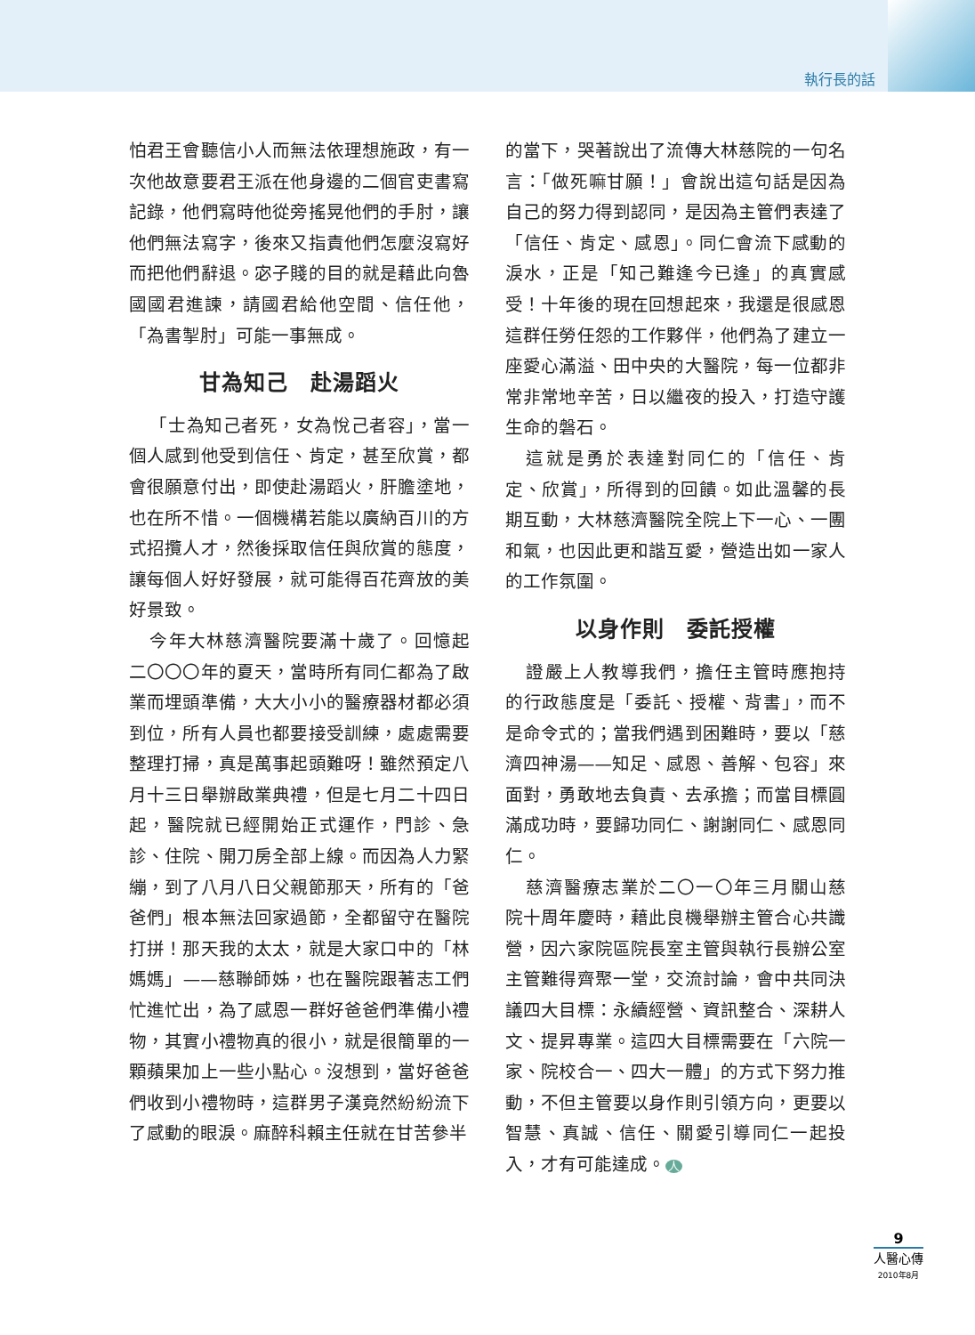執行長的話
怕君王會聽信小人而無法依理想施政，有一次他故意要君王派在他身邊的二個官吏書寫記錄，他們寫時他從旁搖晃他們的手肘，讓他們無法寫字，後來又指責他們怎麼沒寫好而把他們辭退。宓子賤的目的就是藉此向魯國國君進諫，請國君給他空間、信任他，「為書掣肘」可能一事無成。
甘為知己　赴湯蹈火
「士為知己者死，女為悅己者容」，當一個人感到他受到信任、肯定，甚至欣賞，都會很願意付出，即使赴湯蹈火，肝膽塗地，也在所不惜。一個機構若能以廣納百川的方式招攬人才，然後採取信任與欣賞的態度，讓每個人好好發展，就可能得百花齊放的美好景致。
今年大林慈濟醫院要滿十歲了。回憶起二〇〇〇年的夏天，當時所有同仁都為了啟業而埋頭準備，大大小小的醫療器材都必須到位，所有人員也都要接受訓練，處處需要整理打掃，真是萬事起頭難呀！雖然預定八月十三日舉辦啟業典禮，但是七月二十四日起，醫院就已經開始正式運作，門診、急診、住院、開刀房全部上線。而因為人力緊繃，到了八月八日父親節那天，所有的「爸爸們」根本無法回家過節，全都留守在醫院打拼！那天我的太太，就是大家口中的「林媽媽」——慈聯師姊，也在醫院跟著志工們忙進忙出，為了感恩一群好爸爸們準備小禮物，其實小禮物真的很小，就是很簡單的一顆蘋果加上一些小點心。沒想到，當好爸爸們收到小禮物時，這群男子漢竟然紛紛流下了感動的眼淚。麻醉科賴主任就在甘苦參半
的當下，哭著說出了流傳大林慈院的一句名言：「做死嘛甘願！」會說出這句話是因為自己的努力得到認同，是因為主管們表達了「信任、肯定、感恩」。同仁會流下感動的淚水，正是「知己難逢今已逢」的真實感受！十年後的現在回想起來，我還是很感恩這群任勞任怨的工作夥伴，他們為了建立一座愛心滿溢、田中央的大醫院，每一位都非常非常地辛苦，日以繼夜的投入，打造守護生命的磐石。
這就是勇於表達對同仁的「信任、肯定、欣賞」，所得到的回饋。如此溫馨的長期互動，大林慈濟醫院全院上下一心、一團和氣，也因此更和諧互愛，營造出如一家人的工作氛圍。
以身作則　委託授權
證嚴上人教導我們，擔任主管時應抱持的行政態度是「委託、授權、背書」，而不是命令式的；當我們遇到困難時，要以「慈濟四神湯——知足、感恩、善解、包容」來面對，勇敢地去負責、去承擔；而當目標圓滿成功時，要歸功同仁、謝謝同仁、感恩同仁。
慈濟醫療志業於二〇一〇年三月關山慈院十周年慶時，藉此良機舉辦主管合心共識營，因六家院區院長室主管與執行長辦公室主管難得齊聚一堂，交流討論，會中共同決議四大目標：永續經營、資訊整合、深耕人文、提昇專業。這四大目標需要在「六院一家、院校合一、四大一體」的方式下努力推動，不但主管要以身作則引領方向，更要以智慧、真誠、信任、關愛引導同仁一起投入，才有可能達成。 人
9
人醫心傳
2010年8月